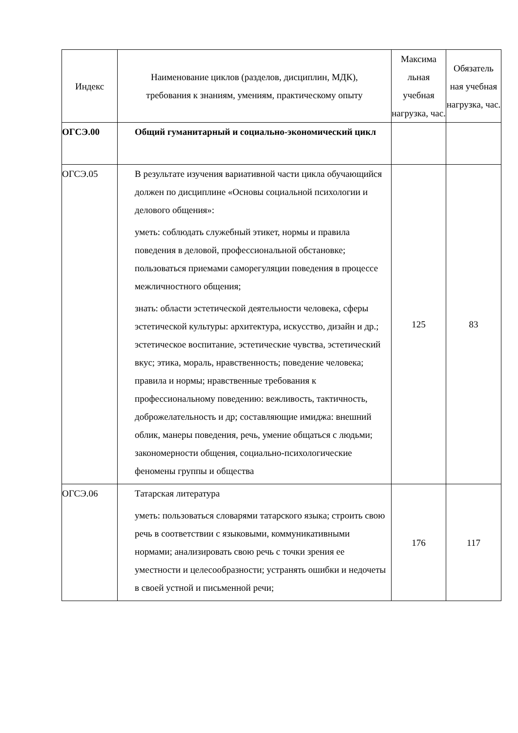| Индекс | Наименование циклов (разделов, дисциплин, МДК), требования к знаниям, умениям, практическому опыту | Максима льная учебная нагрузка, час. | Обязатель ная учебная нагрузка, час. |
| --- | --- | --- | --- |
| ОГСЭ.00 | Общий гуманитарный и социально-экономический цикл | | |
| ОГСЭ.05 | В результате изучения вариативной части цикла обучающийся должен по дисциплине «Основы социальной психологии и делового общения»: уметь: соблюдать служебный этикет, нормы и правила поведения в деловой, профессиональной обстановке; пользоваться приемами саморегуляции поведения в процессе межличностного общения; знать: области эстетической деятельности человека, сферы эстетической культуры: архитектура, искусство, дизайн и др.; эстетическое воспитание, эстетические чувства, эстетический вкус; этика, мораль, нравственность; поведение человека; правила и нормы; нравственные требования к профессиональному поведению: вежливость, тактичность, доброжелательность и др; составляющие имиджа: внешний облик, манеры поведения, речь, умение общаться с людьми; закономерности общения, социально-психологические феномены группы и общества | 125 | 83 |
| ОГСЭ.06 | Татарская литература уметь: пользоваться словарями татарского языка; строить свою речь в соответствии с языковыми, коммуникативными нормами; анализировать свою речь с точки зрения ее уместности и целесообразности; устранять ошибки и недочеты в своей устной и письменной речи; | 176 | 117 |